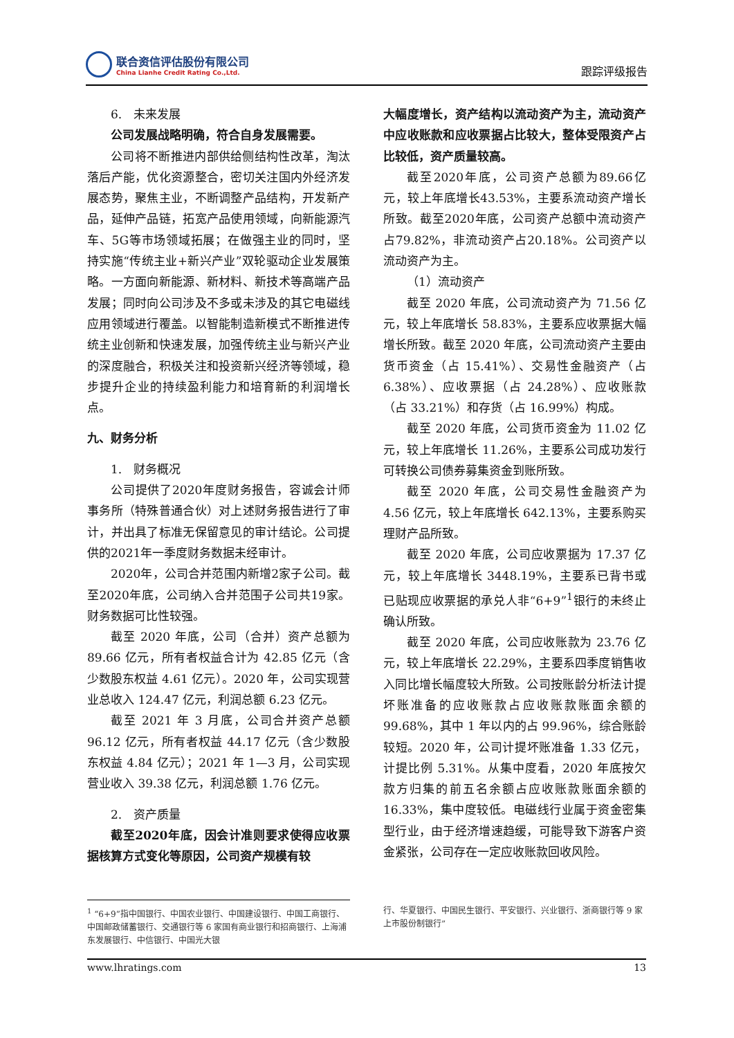联合资信评估股份有限公司
China Lianhe Credit Rating Co.,Ltd.
跟踪评级报告
6.　未来发展
公司发展战略明确，符合自身发展需要。
公司将不断推进内部供给侧结构性改革，淘汰落后产能，优化资源整合，密切关注国内外经济发展态势，聚焦主业，不断调整产品结构，开发新产品，延伸产品链，拓宽产品使用领域，向新能源汽车、5G等市场领域拓展；在做强主业的同时，坚持实施“传统主业+新兴产业”双轮驱动企业发展策略。一方面向新能源、新材料、新技术等高端产品发展；同时向公司涉及不多或未涉及的其它电磁线应用领域进行覆盖。以智能制造新模式不断推进传统主业创新和快速发展，加强传统主业与新兴产业的深度融合，积极关注和投资新兴经济等领域，稳步提升企业的持续盈利能力和培育新的利润增长点。
九、财务分析
1.　财务概况
公司提供了2020年度财务报告，容诚会计师事务所（特殊普通合伙）对上述财务报告进行了审计，并出具了标准无保留意见的审计结论。公司提供的2021年一季度财务数据未经审计。
2020年，公司合并范围内新增2家子公司。截至2020年底，公司纳入合并范围子公司共19家。财务数据可比性较强。
截至 2020 年底，公司（合并）资产总额为 89.66 亿元，所有者权益合计为 42.85 亿元（含少数股东权益 4.61 亿元）。2020 年，公司实现营业总收入 124.47 亿元，利润总额 6.23 亿元。
截至 2021 年 3 月底，公司合并资产总额 96.12 亿元，所有者权益 44.17 亿元（含少数股东权益 4.84 亿元）；2021 年 1—3 月，公司实现营业收入 39.38 亿元，利润总额 1.76 亿元。
2.　资产质量
截至2020年底，因会计准则要求使得应收票据核算方式变化等原因，公司资产规模有较
大幅度增长，资产结构以流动资产为主，流动资产中应收账款和应收票据占比较大，整体受限资产占比较低，资产质量较高。
截至2020年底，公司资产总额为89.66亿元，较上年底增长43.53%，主要系流动资产增长所致。截至2020年底，公司资产总额中流动资产占79.82%，非流动资产占20.18%。公司资产以流动资产为主。
（1）流动资产
截至 2020 年底，公司流动资产为 71.56 亿元，较上年底增长 58.83%，主要系应收票据大幅增长所致。截至 2020 年底，公司流动资产主要由货币资金（占 15.41%）、交易性金融资产（占 6.38%）、应收票据（占 24.28%）、应收账款（占 33.21%）和存货（占 16.99%）构成。
截至 2020 年底，公司货币资金为 11.02 亿元，较上年底增长 11.26%，主要系公司成功发行可转换公司债券募集资金到账所致。
截至 2020 年底，公司交易性金融资产为 4.56 亿元，较上年底增长 642.13%，主要系购买理财产品所致。
截至 2020 年底，公司应收票据为 17.37 亿元，较上年底增长 3448.19%，主要系已背书或已贴现应收票据的承兑人非“6+9”<sup>1</sup>银行的未终止确认所致。
截至 2020 年底，公司应收账款为 23.76 亿元，较上年底增长 22.29%，主要系四季度销售收入同比增长幅度较大所致。公司按账龄分析法计提坏账准备的应收账款占应收账款账面余额的 99.68%，其中 1 年以内的占 99.96%，综合账龄较短。2020 年，公司计提坏账准备 1.33 亿元，计提比例 5.31%。从集中度看，2020 年底按欠款方归集的前五名余额占应收账款账面余额的 16.33%，集中度较低。电磁线行业属于资金密集型行业，由于经济增速趋缓，可能导致下游客户资金紧张，公司存在一定应收账款回收风险。
<sup>1</sup> “6+9”指中国银行、中国农业银行、中国建设银行、中国工商银行、中国邮政储蓄银行、交通银行等 6 家国有商业银行和招商银行、上海浦东发展银行、中信银行、中国光大银
行、华夏银行、中国民生银行、平安银行、兴业银行、浙商银行等 9 家上市股份制银行”
www.lhratings.com 13